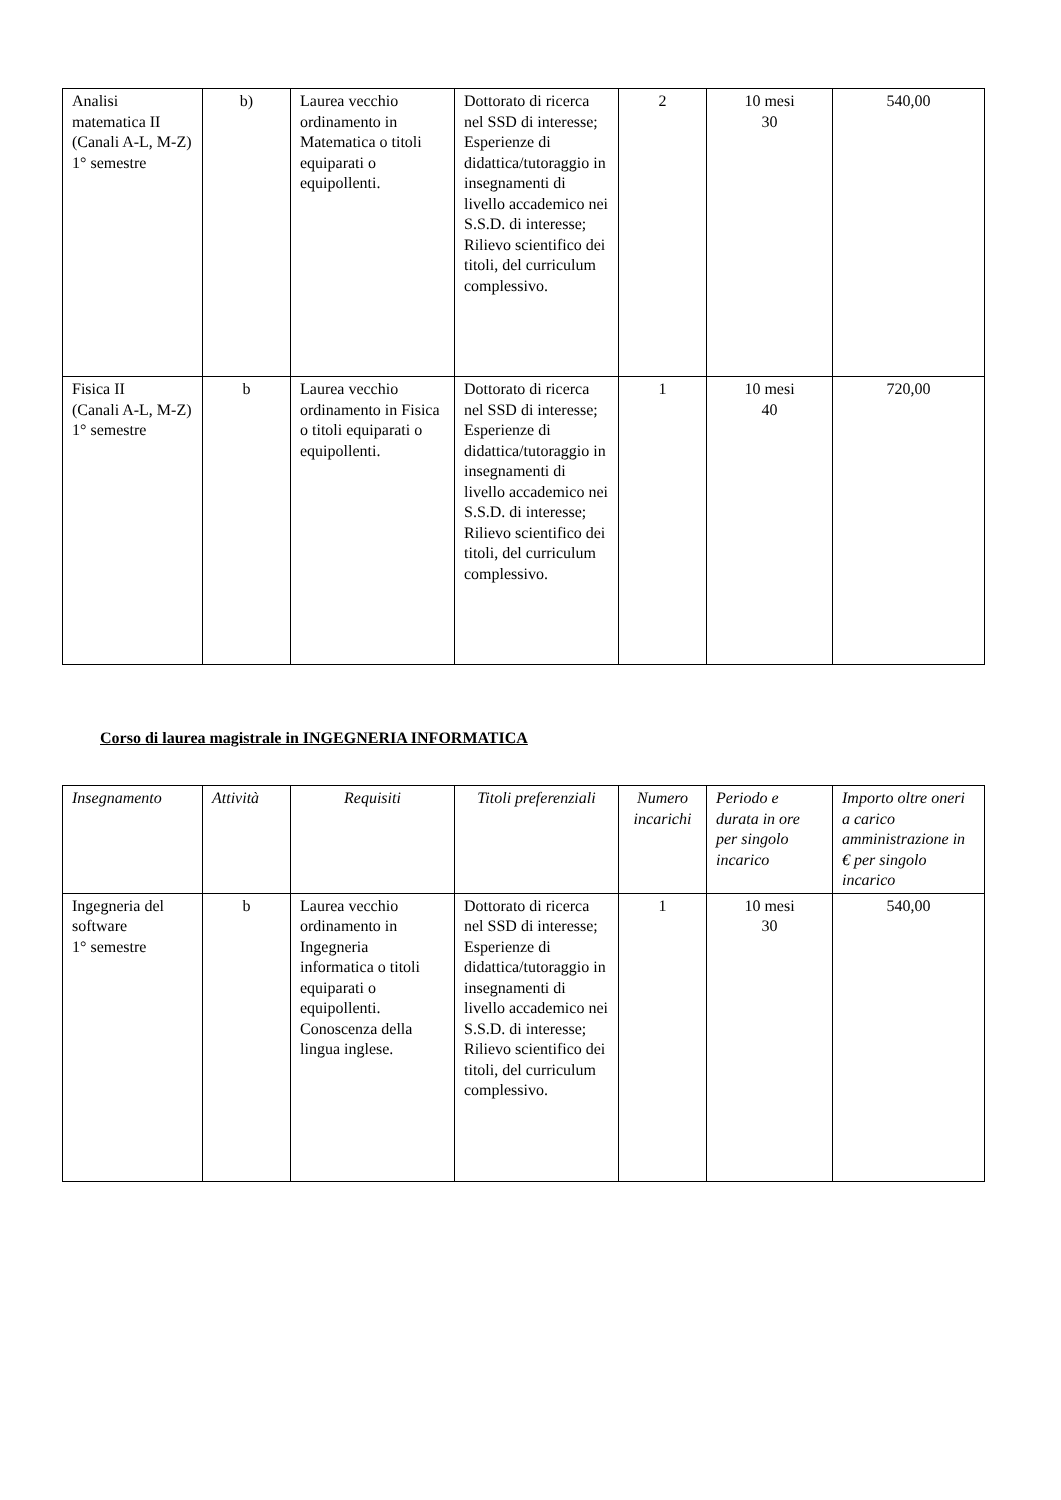| Analisi matematica II (Canali A-L, M-Z) 1° semestre | b) | Laurea vecchio ordinamento in Matematica o titoli equiparati o equipollenti. | Dottorato di ricerca nel SSD di interesse; Esperienze di didattica/tutoraggio in insegnamenti di livello accademico nei S.S.D. di interesse; Rilievo scientifico dei titoli, del curriculum complessivo. | 2 | 10 mesi 30 | 540,00 |
| Fisica II (Canali A-L, M-Z) 1° semestre | b | Laurea vecchio ordinamento in Fisica o titoli equiparati o equipollenti. | Dottorato di ricerca nel SSD di interesse; Esperienze di didattica/tutoraggio in insegnamenti di livello accademico nei S.S.D. di interesse; Rilievo scientifico dei titoli, del curriculum complessivo. | 1 | 10 mesi 40 | 720,00 |
Corso di laurea magistrale in INGEGNERIA INFORMATICA
| Insegnamento | Attività | Requisiti | Titoli preferenziali | Numero incarichi | Periodo e durata in ore per singolo incarico | Importo oltre oneri a carico amministrazione in € per singolo incarico |
| --- | --- | --- | --- | --- | --- | --- |
| Ingegneria del software 1° semestre | b | Laurea vecchio ordinamento in Ingegneria informatica o titoli equiparati o equipollenti. Conoscenza della lingua inglese. | Dottorato di ricerca nel SSD di interesse; Esperienze di didattica/tutoraggio in insegnamenti di livello accademico nei S.S.D. di interesse; Rilievo scientifico dei titoli, del curriculum complessivo. | 1 | 10 mesi 30 | 540,00 |